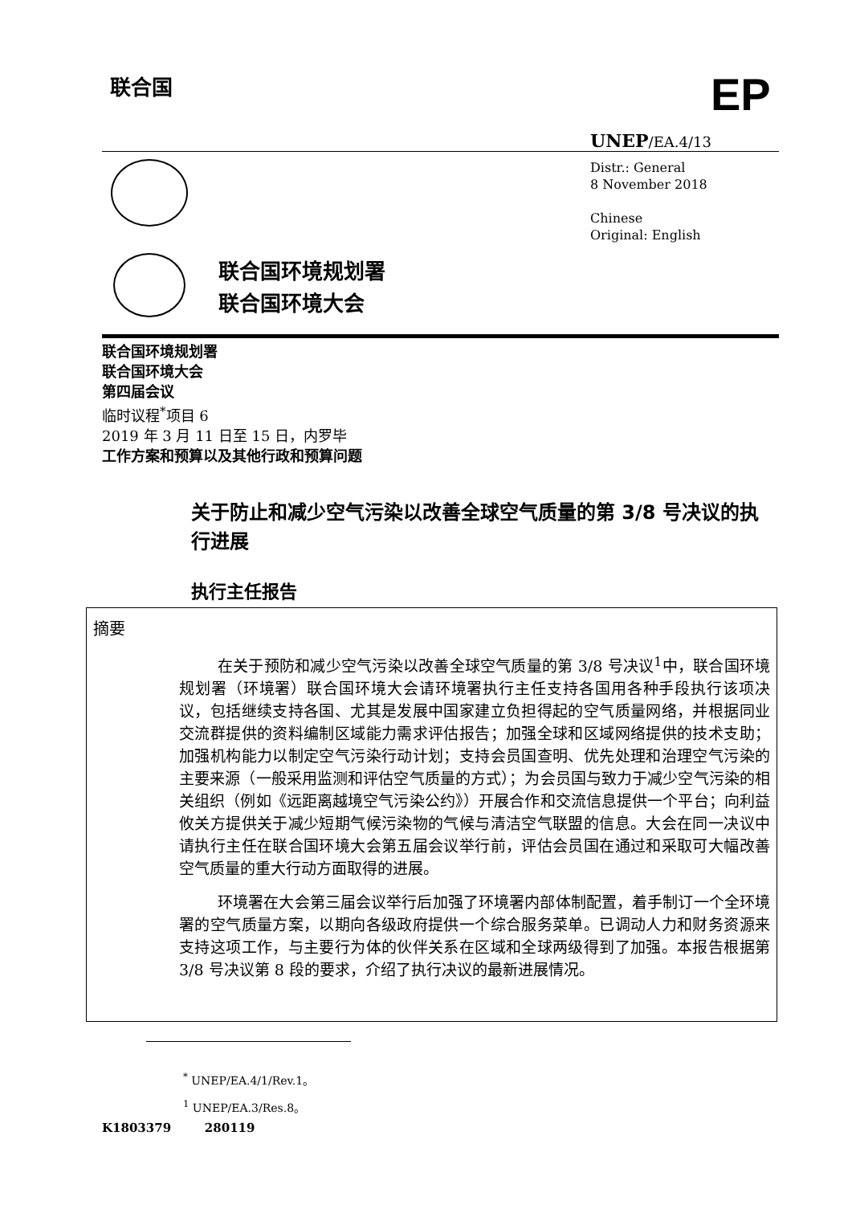联合国 EP
UNEP/EA.4/13
Distr.: General
8 November 2018
Chinese
Original: English
联合国环境规划署
联合国环境大会
联合国环境规划署
联合国环境大会
第四届会议
临时议程<sup>*</sup>项目 6
2019 年 3 月 11 日至 15 日，内罗毕
工作方案和预算以及其他行政和预算问题
关于防止和减少空气污染以改善全球空气质量的第 3/8 号决议的执行进展
执行主任报告
摘要
在关于预防和减少空气污染以改善全球空气质量的第 3/8 号决议<sup>1</sup>中，联合国环境规划署（环境署）联合国环境大会请环境署执行主任支持各国用各种手段执行该项决议，包括继续支持各国、尤其是发展中国家建立负担得起的空气质量网络，并根据同业交流群提供的资料编制区域能力需求评估报告；加强全球和区域网络提供的技术支助；加强机构能力以制定空气污染行动计划；支持会员国查明、优先处理和治理空气污染的主要来源（一般采用监测和评估空气质量的方式）；为会员国与致力于减少空气污染的相关组织（例如《远距离越境空气污染公约》）开展合作和交流信息提供一个平台；向利益攸关方提供关于减少短期气候污染物的气候与清洁空气联盟的信息。大会在同一决议中请执行主任在联合国环境大会第五届会议举行前，评估会员国在通过和采取可大幅改善空气质量的重大行动方面取得的进展。
环境署在大会第三届会议举行后加强了环境署内部体制配置，着手制订一个全环境署的空气质量方案，以期向各级政府提供一个综合服务菜单。已调动人力和财务资源来支持这项工作，与主要行为体的伙伴关系在区域和全球两级得到了加强。本报告根据第 3/8 号决议第 8 段的要求，介绍了执行决议的最新进展情况。
<sup>*</sup> UNEP/EA.4/1/Rev.1。
<sup>1</sup> UNEP/EA.3/Res.8。
K1803379 280119